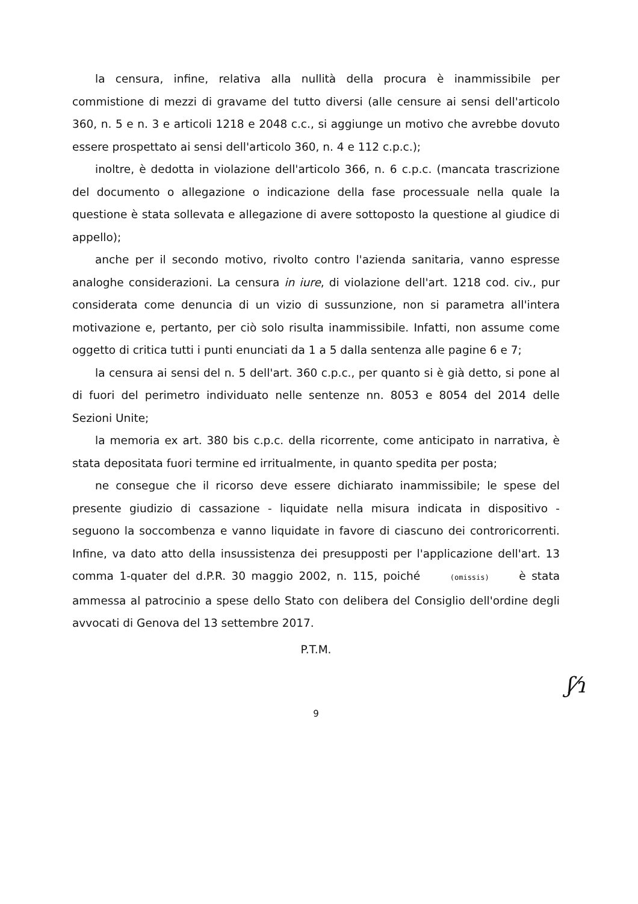la censura, infine, relativa alla nullità della procura è inammissibile per commistione di mezzi di gravame del tutto diversi (alle censure ai sensi dell'articolo 360, n. 5 e n. 3 e articoli 1218 e 2048 c.c., si aggiunge un motivo che avrebbe dovuto essere prospettato ai sensi dell'articolo 360, n. 4 e 112 c.p.c.);
inoltre, è dedotta in violazione dell'articolo 366, n. 6 c.p.c. (mancata trascrizione del documento o allegazione o indicazione della fase processuale nella quale la questione è stata sollevata e allegazione di avere sottoposto la questione al giudice di appello);
anche per il secondo motivo, rivolto contro l'azienda sanitaria, vanno espresse analoghe considerazioni. La censura in iure, di violazione dell'art. 1218 cod. civ., pur considerata come denuncia di un vizio di sussunzione, non si parametra all'intera motivazione e, pertanto, per ciò solo risulta inammissibile. Infatti, non assume come oggetto di critica tutti i punti enunciati da 1 a 5 dalla sentenza alle pagine 6 e 7;
la censura ai sensi del n. 5 dell'art. 360 c.p.c., per quanto si è già detto, si pone al di fuori del perimetro individuato nelle sentenze nn. 8053 e 8054 del 2014 delle Sezioni Unite;
la memoria ex art. 380 bis c.p.c. della ricorrente, come anticipato in narrativa, è stata depositata fuori termine ed irritualmente, in quanto spedita per posta;
ne consegue che il ricorso deve essere dichiarato inammissibile; le spese del presente giudizio di cassazione - liquidate nella misura indicata in dispositivo - seguono la soccombenza e vanno liquidate in favore di ciascuno dei controricorrenti. Infine, va dato atto della insussistenza dei presupposti per l'applicazione dell'art. 13 comma 1-quater del d.P.R. 30 maggio 2002, n. 115, poiché (omissis) è stata ammessa al patrocinio a spese dello Stato con delibera del Consiglio dell'ordine degli avvocati di Genova del 13 settembre 2017.
P.T.M.
9
ʃ⁄ɿ